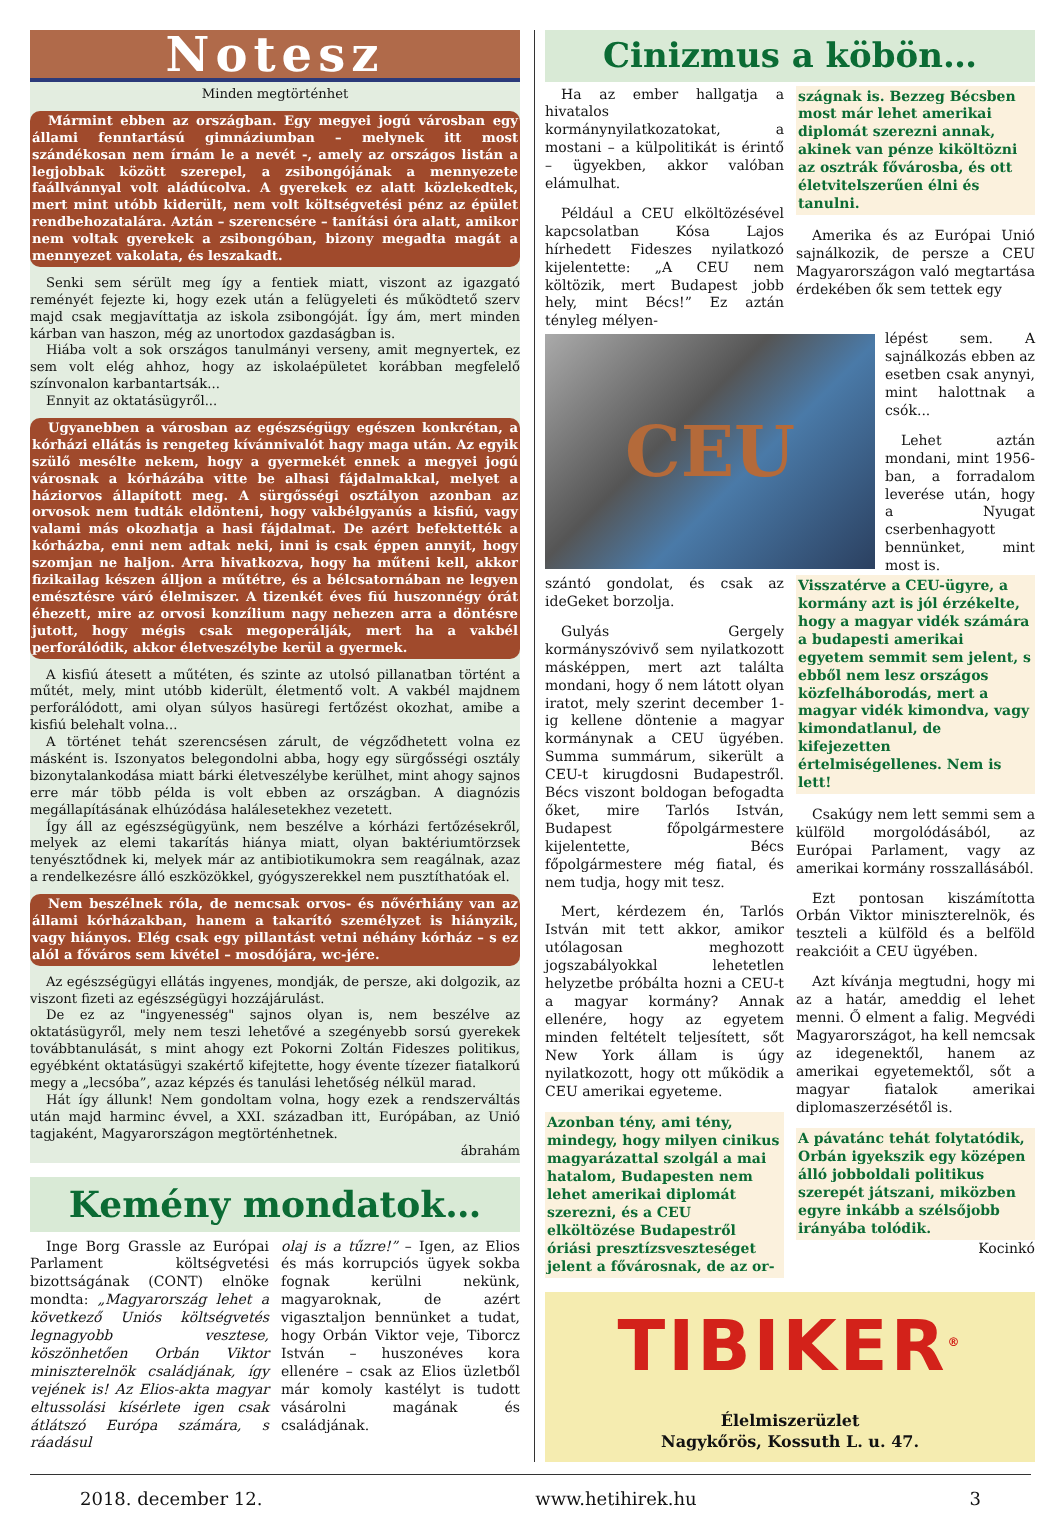Notesz
Minden megtörténhet
Mármint ebben az országban. Egy megyei jogú városban egy állami fenntartású gimnáziumban – melynek itt most szándékosan nem írnám le a nevét -, amely az országos listán a legjobbak között szerepel, a zsibongójának a mennyezete faállvánnyal volt aládúcolva. A gyerekek ez alatt közlekedtek, mert mint utóbb kiderült, nem volt költségvetési pénz az épület rendbehozatalára. Aztán – szerencsére – tanítási óra alatt, amikor nem voltak gyerekek a zsibongóban, bizony megadta magát a mennyezet vakolata, és leszakadt.
Senki sem sérült meg így a fentiek miatt, viszont az igazgató reményét fejezte ki, hogy ezek után a felügyeleti és működtető szerv majd csak megjavíttatja az iskola zsibongóját. Így ám, mert minden kárban van haszon, még az unortodox gazdaságban is.
Hiába volt a sok országos tanulmányi verseny, amit megnyertek, ez sem volt elég ahhoz, hogy az iskolaépületet korábban megfelelő színvonalon karbantartsák...
Ennyit az oktatásügyről...
Ugyanebben a városban az egészségügy egészen konkrétan, a kórházi ellátás is rengeteg kívánnivalót hagy maga után. Az egyik szülő mesélte nekem, hogy a gyermekét ennek a megyei jogú városnak a kórházába vitte be alhasi fájdalmakkal, melyet a háziorvos állapított meg. A sürgősségi osztályon azonban az orvosok nem tudták eldönteni, hogy vakbélgyanús a kisfiú, vagy valami más okozhatja a hasi fájdalmat. De azért befektették a kórházba, enni nem adtak neki, inni is csak éppen annyit, hogy szomjan ne haljon. Arra hivatkozva, hogy ha műteni kell, akkor fizikailag készen álljon a műtétre, és a bélcsatornában ne legyen emésztésre váró élelmiszer. A tizenkét éves fiú huszonnégy órát éhezett, mire az orvosi konzílium nagy nehezen arra a döntésre jutott, hogy mégis csak megoperálják, mert ha a vakbél perforálódik, akkor életveszélybe kerül a gyermek.
A kisfiú átesett a műtéten, és szinte az utolsó pillanatban történt a műtét, mely, mint utóbb kiderült, életmentő volt. A vakbél majdnem perforálódott, ami olyan súlyos hasüregi fertőzést okozhat, amibe a kisfiú belehalt volna...
A történet tehát szerencsésen zárult, de végződhetett volna ez másként is. Iszonyatos belegondolni abba, hogy egy sürgősségi osztály bizonytalankodása miatt bárki életveszélybe kerülhet, mint ahogy sajnos erre már több példa is volt ebben az országban. A diagnózis megállapításának elhúzódása halálesetekhez vezetett.
Így áll az egészségügyünk, nem beszélve a kórházi fertőzésekről, melyek az elemi takarítás hiánya miatt, olyan baktériumtörzsek tenyésztődnek ki, melyek már az antibiotikumokra sem reagálnak, azaz a rendelkezésre álló eszközökkel, gyógyszerekkel nem pusztíthatóak el.
Nem beszélnek róla, de nemcsak orvos- és nővérhiány van az állami kórházakban, hanem a takarító személyzet is hiányzik, vagy hiányos. Elég csak egy pillantást vetni néhány kórház – s ez alól a főváros sem kivétel – mosdójára, wc-jére.
Az egészségügyi ellátás ingyenes, mondják, de persze, aki dolgozik, az viszont fizeti az egészségügyi hozzájárulást.
De ez az "ingyenesség" sajnos olyan is, nem beszélve az oktatásügyről, mely nem teszi lehetővé a szegényebb sorsú gyerekek továbbtanulását, s mint ahogy ezt Pokorni Zoltán Fideszes politikus, egyébként oktatásügyi szakértő kifejtette, hogy évente tízezer fiatalkorú megy a „lecsóba”, azaz képzés és tanulási lehetőség nélkül marad.
Hát így állunk! Nem gondoltam volna, hogy ezek a rendszerváltás után majd harminc évvel, a XXI. században itt, Európában, az Unió tagjaként, Magyarországon megtörténhetnek.
ábrahám
Kemény mondatok…
Inge Borg Grassle az Európai Parlament költségvetési bizottságának (CONT) elnöke mondta: „Magyarország lehet a következő Uniós költségvetés legnagyobb vesztese, köszönhetően Orbán Viktor miniszterelnök családjának, így vejének is! Az Elios-akta magyar eltussolási kísérlete igen csak átlátszó Európa számára, s ráadásul
olaj is a tűzre!” – Igen, az Elios és más korrupciós ügyek sokba fognak kerülni nekünk, magyaroknak, de azért vigasztaljon bennünket a tudat, hogy Orbán Viktor veje, Tiborcz István – huszonéves kora ellenére – csak az Elios üzletből már komoly kastélyt is tudott vásárolni magának és családjának.
Cinizmus a köbön…
Ha az ember hallgatja a hivatalos kormánynyilatkozatokat, a mostani – a külpolitikát is érintő – ügyekben, akkor valóban elámulhat.
Például a CEU elköltözésével kapcsolatban Kósa Lajos hírhedett Fideszes nyilatkozó kijelentette: „A CEU nem költözik, mert Budapest jobb hely, mint Bécs!” Ez aztán tényleg mélyen-
szágnak is. Bezzeg Bécsben most már lehet amerikai diplomát szerezni annak, akinek van pénze kiköltözni az osztrák fővárosba, és ott életvitelszerűen élni és tanulni.
Amerika és az Európai Unió sajnálkozik, de persze a CEU Magyarországon való megtartása érdekében ők sem tettek egy
CEU
lépést sem. A sajnálkozás ebben az esetben csak anynyi, mint halottnak a csók...
Lehet aztán mondani, mint 1956-ban, a forradalom leverése után, hogy a Nyugat cserbenhagyott bennünket, mint most is.
szántó gondolat, és csak az ideGeket borzolja.
Gulyás Gergely kormányszóvivő sem nyilatkozott másképpen, mert azt találta mondani, hogy ő nem látott olyan iratot, mely szerint december 1-ig kellene döntenie a magyar kormánynak a CEU ügyében. Summa summárum, sikerült a CEU-t kirugdosni Budapestről. Bécs viszont boldogan befogadta őket, mire Tarlós István, Budapest főpolgármestere kijelentette, Bécs főpolgármestere még fiatal, és nem tudja, hogy mit tesz.
Mert, kérdezem én, Tarlós István mit tett akkor, amikor utólagosan meghozott jogszabályokkal lehetetlen helyzetbe próbálta hozni a CEU-t a magyar kormány? Annak ellenére, hogy az egyetem minden feltételt teljesített, sőt New York állam is úgy nyilatkozott, hogy ott működik a CEU amerikai egyeteme.
Azonban tény, ami tény, mindegy, hogy milyen cinikus magyarázattal szolgál a mai hatalom, Budapesten nem lehet amerikai diplomát szerezni, és a CEU elköltözése Budapestről óriási presztízsveszteséget jelent a fővárosnak, de az or-
Visszatérve a CEU-ügyre, a kormány azt is jól érzékelte, hogy a magyar vidék számára a budapesti amerikai egyetem semmit sem jelent, s ebből nem lesz országos közfelháborodás, mert a magyar vidék kimondva, vagy kimondatlanul, de kifejezetten értelmiségellenes. Nem is lett!
Csakúgy nem lett semmi sem a külföld morgolódásából, az Európai Parlament, vagy az amerikai kormány rosszallásából.
Ezt pontosan kiszámította Orbán Viktor miniszterelnök, és teszteli a külföld és a belföld reakcióit a CEU ügyében.
Azt kívánja megtudni, hogy mi az a határ, ameddig el lehet menni. Ő elment a falig. Megvédi Magyarországot, ha kell nemcsak az idegenektől, hanem az amerikai egyetemektől, sőt a magyar fiatalok amerikai diplomaszerzésétől is.
A pávatánc tehát folytatódik, Orbán igyekszik egy középen álló jobboldali politikus szerepét játszani, miközben egyre inkább a szélsőjobb irányába tolódik.
Kocinkó
TIBIKER<sup>®</sup>
Élelmiszerüzlet
Nagykőrös, Kossuth L. u. 47.
2018. december 12. www.hetihirek.hu 3